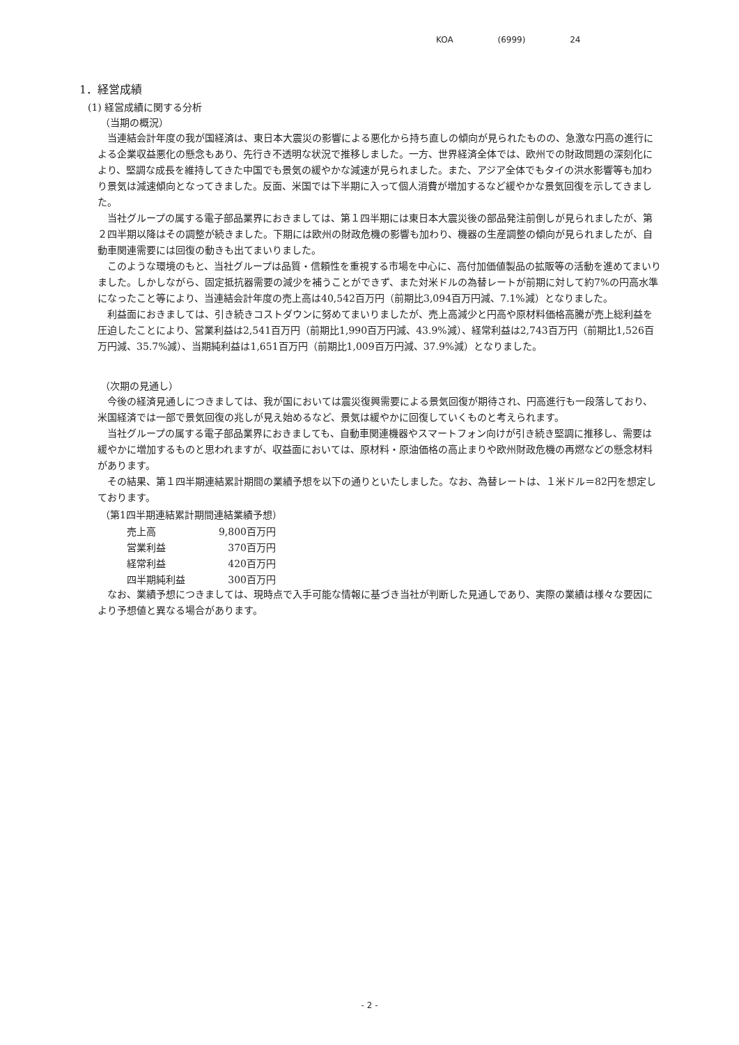KOA (6999) 24
1．経営成績
(1) 経営成績に関する分析
（当期の概況）
当連結会計年度の我が国経済は、東日本大震災の影響による悪化から持ち直しの傾向が見られたものの、急激な円高の進行による企業収益悪化の懸念もあり、先行き不透明な状況で推移しました。一方、世界経済全体では、欧州での財政問題の深刻化により、堅調な成長を維持してきた中国でも景気の緩やかな減速が見られました。また、アジア全体でもタイの洪水影響等も加わり景気は減速傾向となってきました。反面、米国では下半期に入って個人消費が増加するなど緩やかな景気回復を示してきました。
当社グループの属する電子部品業界におきましては、第１四半期には東日本大震災後の部品発注前倒しが見られましたが、第２四半期以降はその調整が続きました。下期には欧州の財政危機の影響も加わり、機器の生産調整の傾向が見られましたが、自動車関連需要には回復の動きも出てまいりました。
このような環境のもと、当社グループは品質・信頼性を重視する市場を中心に、高付加価値製品の拡販等の活動を進めてまいりました。しかしながら、固定抵抗器需要の減少を補うことができず、また対米ドルの為替レートが前期に対して約7%の円高水準になったこと等により、当連結会計年度の売上高は40,542百万円（前期比3,094百万円減、7.1%減）となりました。
利益面におきましては、引き続きコストダウンに努めてまいりましたが、売上高減少と円高や原材料価格高騰が売上総利益を圧迫したことにより、営業利益は2,541百万円（前期比1,990百万円減、43.9%減）、経常利益は2,743百万円（前期比1,526百万円減、35.7%減）、当期純利益は1,651百万円（前期比1,009百万円減、37.9%減）となりました。
（次期の見通し）
今後の経済見通しにつきましては、我が国においては震災復興需要による景気回復が期待され、円高進行も一段落しており、米国経済では一部で景気回復の兆しが見え始めるなど、景気は緩やかに回復していくものと考えられます。
当社グループの属する電子部品業界におきましても、自動車関連機器やスマートフォン向けが引き続き堅調に推移し、需要は緩やかに増加するものと思われますが、収益面においては、原材料・原油価格の高止まりや欧州財政危機の再燃などの懸念材料があります。
その結果、第１四半期連結累計期間の業績予想を以下の通りといたしました。なお、為替レートは、１米ドル＝82円を想定しております。
（第1四半期連結累計期間連結業績予想）
| 売上高 | 9,800百万円 |
| 営業利益 | 370百万円 |
| 経常利益 | 420百万円 |
| 四半期純利益 | 300百万円 |
なお、業績予想につきましては、現時点で入手可能な情報に基づき当社が判断した見通しであり、実際の業績は様々な要因により予想値と異なる場合があります。
- 2 -